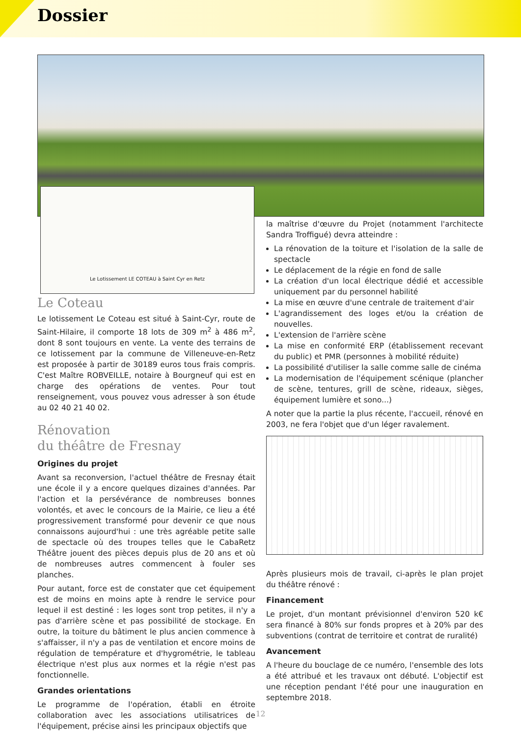Dossier
Le Lotissement LE COTEAU à Saint Cyr en Retz
Le Coteau
Le lotissement Le Coteau est situé à Saint-Cyr, route de Saint-Hilaire, il comporte 18 lots de 309 m<sup>2</sup> à 486 m<sup>2</sup>, dont 8 sont toujours en vente. La vente des terrains de ce lotissement par la commune de Villeneuve-en-Retz est proposée à partir de 30189 euros tous frais compris. C'est Maître ROBVEILLE, notaire à Bourgneuf qui est en charge des opérations de ventes. Pour tout renseignement, vous pouvez vous adresser à son étude au 02 40 21 40 02.
Rénovation
du théâtre de Fresnay
Origines du projet
Avant sa reconversion, l'actuel théâtre de Fresnay était une école il y a encore quelques dizaines d'années. Par l'action et la persévérance de nombreuses bonnes volontés, et avec le concours de la Mairie, ce lieu a été progressivement transformé pour devenir ce que nous connaissons aujourd'hui : une très agréable petite salle de spectacle où des troupes telles que le CabaRetz Théâtre jouent des pièces depuis plus de 20 ans et où de nombreuses autres commencent à fouler ses planches.
Pour autant, force est de constater que cet équipement est de moins en moins apte à rendre le service pour lequel il est destiné : les loges sont trop petites, il n'y a pas d'arrière scène et pas possibilité de stockage. En outre, la toiture du bâtiment le plus ancien commence à s'affaisser, il n'y a pas de ventilation et encore moins de régulation de température et d'hygrométrie, le tableau électrique n'est plus aux normes et la régie n'est pas fonctionnelle.
Grandes orientations
Le programme de l'opération, établi en étroite collaboration avec les associations utilisatrices de l'équipement, précise ainsi les principaux objectifs que
la maîtrise d'œuvre du Projet (notamment l'architecte Sandra Troffigué) devra atteindre :
La rénovation de la toiture et l'isolation de la salle de spectacle
Le déplacement de la régie en fond de salle
La création d'un local électrique dédié et accessible uniquement par du personnel habilité
La mise en œuvre d'une centrale de traitement d'air
L'agrandissement des loges et/ou la création de nouvelles.
L'extension de l'arrière scène
La mise en conformité ERP (établissement recevant du public) et PMR (personnes à mobilité réduite)
La possibilité d'utiliser la salle comme salle de cinéma
La modernisation de l'équipement scénique (plancher de scène, tentures, grill de scène, rideaux, sièges, équipement lumière et sono...)
A noter que la partie la plus récente, l'accueil, rénové en 2003, ne fera l'objet que d'un léger ravalement.
Après plusieurs mois de travail, ci-après le plan projet du théâtre rénové :
Financement
Le projet, d'un montant prévisionnel d'environ 520 k€ sera financé à 80% sur fonds propres et à 20% par des subventions (contrat de territoire et contrat de ruralité)
Avancement
A l'heure du bouclage de ce numéro, l'ensemble des lots a été attribué et les travaux ont débuté. L'objectif est une réception pendant l'été pour une inauguration en septembre 2018.
12